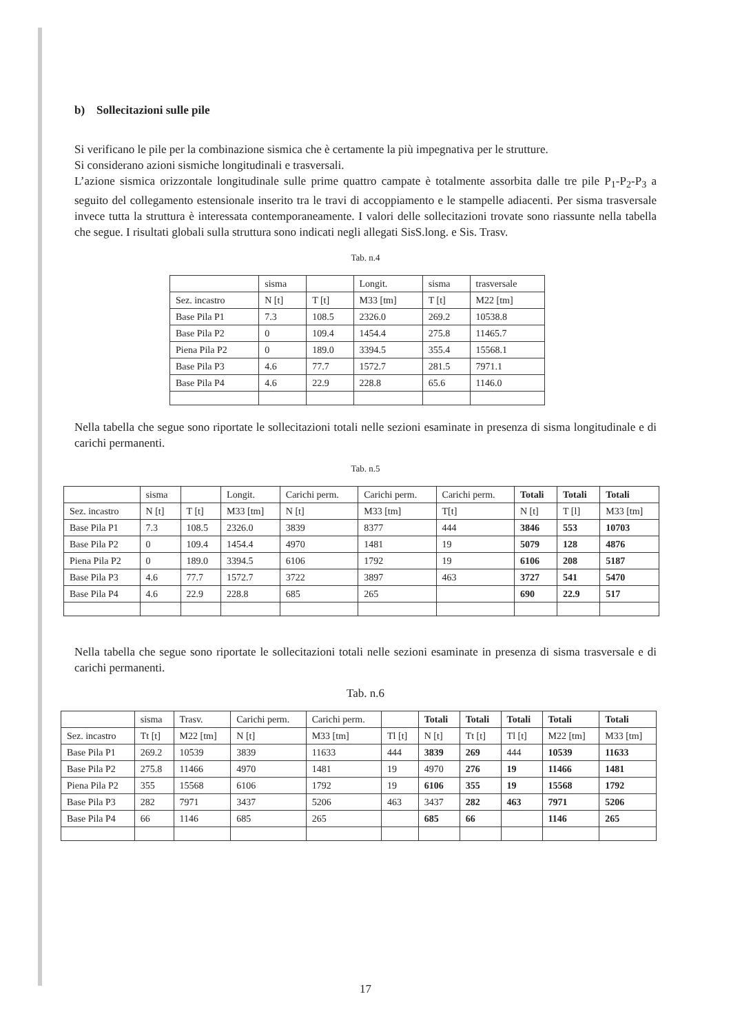b) Sollecitazioni sulle pile
Si verificano le pile per la combinazione sismica che è certamente la più impegnativa per le strutture.
Si considerano azioni sismiche longitudinali e trasversali.
L’azione sismica orizzontale longitudinale sulle prime quattro campate è totalmente assorbita dalle tre pile P<sub>1</sub>-P<sub>2</sub>-P<sub>3</sub> a seguito del collegamento estensionale inserito tra le travi di accoppiamento e le stampelle adiacenti. Per sisma trasversale invece tutta la struttura è interessata contemporaneamente. I valori delle sollecitazioni trovate sono riassunte nella tabella che segue. I risultati globali sulla struttura sono indicati negli allegati SisS.long. e Sis. Trasv.
Tab. n.4
| | sisma | | Longit. | sisma | trasversale |
| Sez. incastro | N [t] | T [t] | M33 [tm] | T [t] | M22 [tm] |
| Base Pila P1 | 7.3 | 108.5 | 2326.0 | 269.2 | 10538.8 |
| Base Pila P2 | 0 | 109.4 | 1454.4 | 275.8 | 11465.7 |
| Piena Pila P2 | 0 | 189.0 | 3394.5 | 355.4 | 15568.1 |
| Base Pila P3 | 4.6 | 77.7 | 1572.7 | 281.5 | 7971.1 |
| Base Pila P4 | 4.6 | 22.9 | 228.8 | 65.6 | 1146.0 |
Nella tabella che segue sono riportate le sollecitazioni totali nelle sezioni esaminate in presenza di sisma longitudinale e di carichi permanenti.
Tab. n.5
| | sisma | | Longit. | Carichi perm. | Carichi perm. | Carichi perm. | Totali | Totali | Totali |
| Sez. incastro | N [t] | T [t] | M33 [tm] | N [t] | M33 [tm] | T[t] | N [t] | T [l] | M33 [tm] |
| Base Pila P1 | 7.3 | 108.5 | 2326.0 | 3839 | 8377 | 444 | 3846 | 553 | 10703 |
| Base Pila P2 | 0 | 109.4 | 1454.4 | 4970 | 1481 | 19 | 5079 | 128 | 4876 |
| Piena Pila P2 | 0 | 189.0 | 3394.5 | 6106 | 1792 | 19 | 6106 | 208 | 5187 |
| Base Pila P3 | 4.6 | 77.7 | 1572.7 | 3722 | 3897 | 463 | 3727 | 541 | 5470 |
| Base Pila P4 | 4.6 | 22.9 | 228.8 | 685 | 265 | | 690 | 22.9 | 517 |
Nella tabella che segue sono riportate le sollecitazioni totali nelle sezioni esaminate in presenza di sisma trasversale e di carichi permanenti.
Tab. n.6
| | sisma | Trasv. | Carichi perm. | Carichi perm. | | Totali | Totali | Totali | Totali | Totali |
| Sez. incastro | Tt [t] | M22 [tm] | N [t] | M33 [tm] | Tl [t] | N [t] | Tt [t] | Tl [t] | M22 [tm] | M33 [tm] |
| Base Pila P1 | 269.2 | 10539 | 3839 | 11633 | 444 | 3839 | 269 | 444 | 10539 | 11633 |
| Base Pila P2 | 275.8 | 11466 | 4970 | 1481 | 19 | 4970 | 276 | 19 | 11466 | 1481 |
| Piena Pila P2 | 355 | 15568 | 6106 | 1792 | 19 | 6106 | 355 | 19 | 15568 | 1792 |
| Base Pila P3 | 282 | 7971 | 3437 | 5206 | 463 | 3437 | 282 | 463 | 7971 | 5206 |
| Base Pila P4 | 66 | 1146 | 685 | 265 | | 685 | 66 | | 1146 | 265 |
17